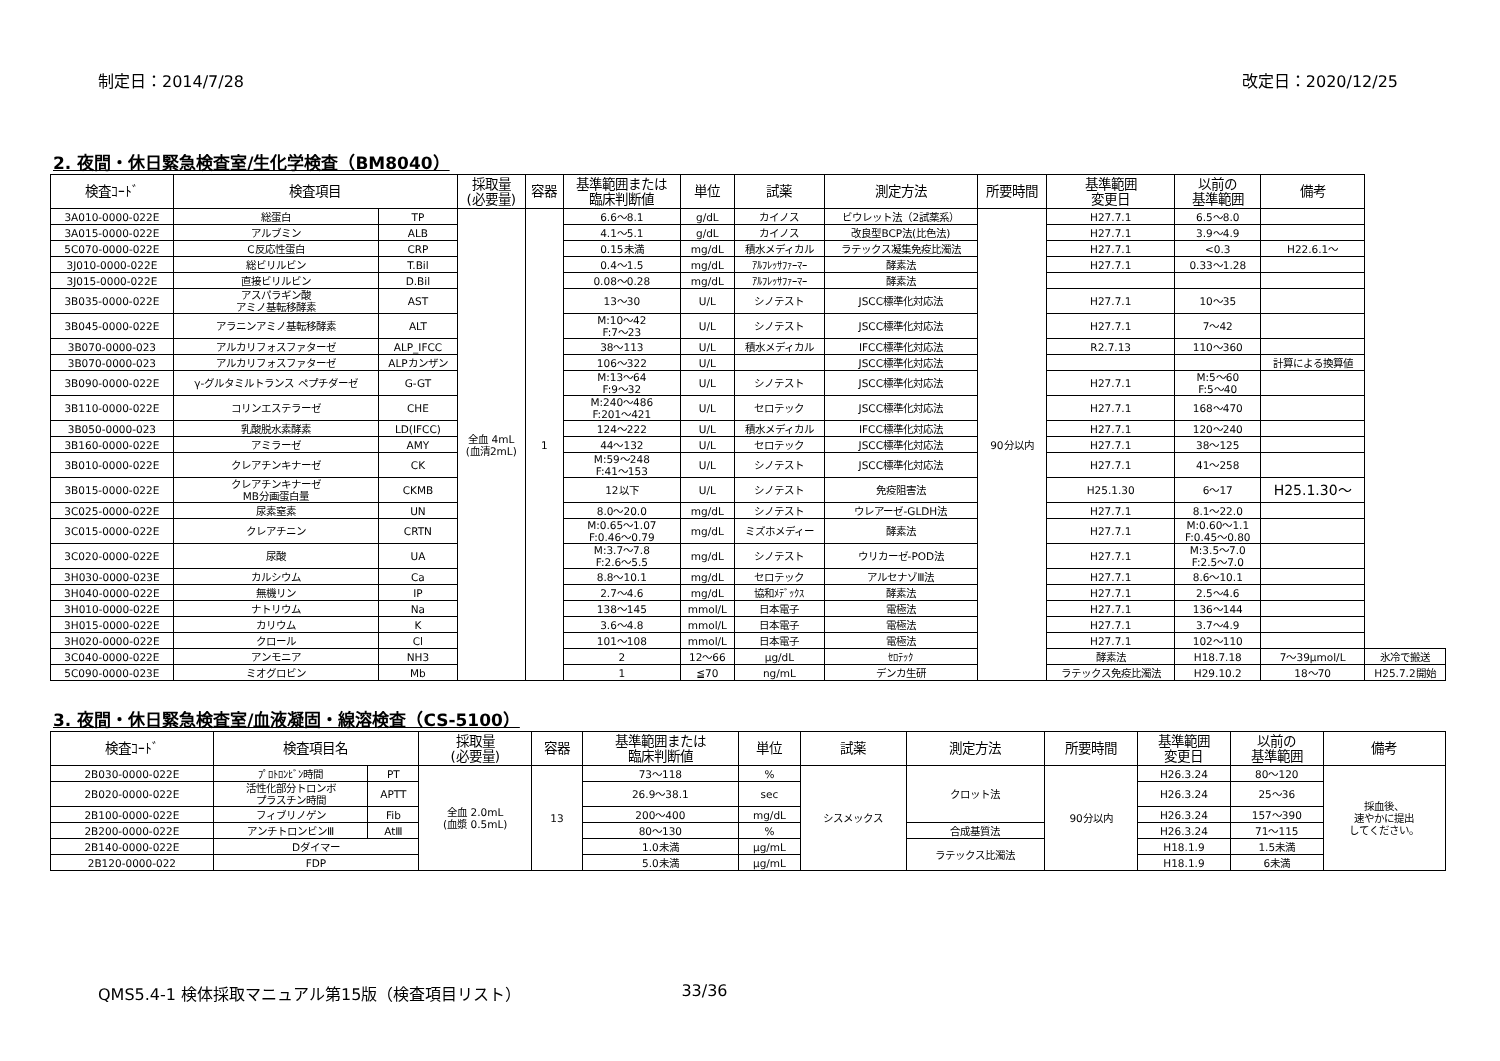制定日：2014/7/28 改定日：2020/12/25
2. 夜間・休日緊急検査室/生化学検査（BM8040）
| 検査ｺｰﾄﾞ | 検査項目 | | 採取量 (必要量) | 容器 | 基準範囲または 臨床判断値 | 単位 | 試薬 | 測定方法 | 所要時間 | 基準範囲 変更日 | 以前の 基準範囲 | 備考 | |
| --- | --- | --- | --- | --- | --- | --- | --- | --- | --- | --- | --- | --- | --- |
| 3A010-0000-022E | 総蛋白 | TP | 全血 4mL (血清2mL) | 1 | 6.6～8.1 | g/dL | カイノス | ビウレット法（2試薬系） | 90分以内 | H27.7.1 | 6.5～8.0 | | |
| 3A015-0000-022E | アルブミン | ALB | | | 4.1～5.1 | g/dL | カイノス | 改良型BCP法(比色法) | | H27.7.1 | 3.9～4.9 | | |
| 5C070-0000-022E | C反応性蛋白 | CRP | | | 0.15未満 | mg/dL | 積水メディカル | ラテックス凝集免疫比濁法 | | H27.7.1 | <0.3 | H22.6.1～ | |
| 3J010-0000-022E | 総ビリルビン | T.Bil | | | 0.4～1.5 | mg/dL | ｱﾙﾌﾚｯｻﾌｧｰﾏｰ | 酵素法 | | H27.7.1 | 0.33～1.28 | | |
| 3J015-0000-022E | 直接ビリルビン | D.Bil | | | 0.08～0.28 | mg/dL | ｱﾙﾌﾚｯｻﾌｧｰﾏｰ | 酵素法 | | | | | |
| 3B035-0000-022E | アスパラギン酸 アミノ基転移酵素 | AST | | | 13～30 | U/L | シノテスト | JSCC標準化対応法 | | H27.7.1 | 10～35 | | |
| 3B045-0000-022E | アラニンアミノ基転移酵素 | ALT | | | M:10～42 F:7～23 | U/L | シノテスト | JSCC標準化対応法 | | H27.7.1 | 7～42 | | |
| 3B070-0000-023 | アルカリフォスファターゼ | ALP_IFCC | | | 38～113 | U/L | 積水メディカル | IFCC標準化対応法 | | R2.7.13 | 110～360 | | |
| 3B070-0000-023 | アルカリフォスファターゼ | ALPカンザン | | | 106～322 | U/L | | JSCC標準化対応法 | | | | 計算による換算値 | |
| 3B090-0000-022E | γ-グルタミルトランス ペプチダーゼ | G-GT | | | M:13～64 F:9～32 | U/L | シノテスト | JSCC標準化対応法 | | H27.7.1 | M:5～60 F:5～40 | | |
| 3B110-0000-022E | コリンエステラーゼ | CHE | | | M:240～486 F:201～421 | U/L | セロテック | JSCC標準化対応法 | | H27.7.1 | 168～470 | | |
| 3B050-0000-023 | 乳酸脱水素酵素 | LD(IFCC) | | | 124～222 | U/L | 積水メディカル | IFCC標準化対応法 | | H27.7.1 | 120～240 | | |
| 3B160-0000-022E | アミラーゼ | AMY | | | 44～132 | U/L | セロテック | JSCC標準化対応法 | | H27.7.1 | 38～125 | | |
| 3B010-0000-022E | クレアチンキナーゼ | CK | | | M:59～248 F:41～153 | U/L | シノテスト | JSCC標準化対応法 | | H27.7.1 | 41～258 | | |
| 3B015-0000-022E | クレアチンキナーゼ MB分画蛋白量 | CKMB | | | 12以下 | U/L | シノテスト | 免疫阻害法 | | H25.1.30 | 6～17 | H25.1.30～ | |
| 3C025-0000-022E | 尿素窒素 | UN | | | 8.0～20.0 | mg/dL | シノテスト | ウレアーゼ-GLDH法 | | H27.7.1 | 8.1～22.0 | | |
| 3C015-0000-022E | クレアチニン | CRTN | | | M:0.65～1.07 F:0.46～0.79 | mg/dL | ミズホメディー | 酵素法 | | H27.7.1 | M:0.60～1.1 F:0.45～0.80 | | |
| 3C020-0000-022E | 尿酸 | UA | | | M:3.7～7.8 F:2.6～5.5 | mg/dL | シノテスト | ウリカーゼ-POD法 | | H27.7.1 | M:3.5～7.0 F:2.5～7.0 | | |
| 3H030-0000-023E | カルシウム | Ca | | | 8.8～10.1 | mg/dL | セロテック | アルセナゾⅢ法 | | H27.7.1 | 8.6～10.1 | | |
| 3H040-0000-022E | 無機リン | IP | | | 2.7～4.6 | mg/dL | 協和ﾒﾃﾞｯｸｽ | 酵素法 | | H27.7.1 | 2.5～4.6 | | |
| 3H010-0000-022E | ナトリウム | Na | | | 138～145 | mmol/L | 日本電子 | 電極法 | | H27.7.1 | 136～144 | | |
| 3H015-0000-022E | カリウム | K | | | 3.6～4.8 | mmol/L | 日本電子 | 電極法 | | H27.7.1 | 3.7～4.9 | | |
| 3H020-0000-022E | クロール | Cl | | | 101～108 | mmol/L | 日本電子 | 電極法 | | H27.7.1 | 102～110 | | |
| 3C040-0000-022E | アンモニア | NH3 | | | 2 | 12～66 | μg/dL | ｾﾛﾃｯｸ | | 酵素法 | H18.7.18 | 7～39μmol/L | 氷冷で搬送 |
| 5C090-0000-023E | ミオグロビン | Mb | | | 1 | ≦70 | ng/mL | デンカ生研 | | ラテックス免疫比濁法 | H29.10.2 | 18～70 | H25.7.2開始 |
3. 夜間・休日緊急検査室/血液凝固・線溶検査（CS-5100）
| 検査ｺｰﾄﾞ | 検査項目名 | | 採取量 (必要量) | 容器 | 基準範囲または 臨床判断値 | 単位 | 試薬 | 測定方法 | 所要時間 | 基準範囲 変更日 | 以前の 基準範囲 | 備考 |
| --- | --- | --- | --- | --- | --- | --- | --- | --- | --- | --- | --- | --- |
| 2B030-0000-022E | ﾌﾟﾛﾄﾛﾝﾋﾞﾝ時間 | PT | 全血 2.0mL (血漿 0.5mL) | 13 | 73～118 | % | シスメックス | クロット法 | 90分以内 | H26.3.24 | 80～120 | 採血後、 速やかに提出 してください。 |
| 2B020-0000-022E | 活性化部分トロンボ プラスチン時間 | APTT | | | 26.9～38.1 | sec | | | | H26.3.24 | 25～36 | |
| 2B100-0000-022E | フィブリノゲン | Fib | | | 200～400 | mg/dL | | | | H26.3.24 | 157～390 | |
| 2B200-0000-022E | アンチトロンビンⅢ | AtⅢ | | | 80～130 | % | | 合成基質法 | | H26.3.24 | 71～115 | |
| 2B140-0000-022E | Dダイマー | | | | 1.0未満 | μg/mL | | ラテックス比濁法 | | H18.1.9 | 1.5未満 | |
| 2B120-0000-022 | FDP | | | | 5.0未満 | μg/mL | | | | H18.1.9 | 6未満 | |
QMS5.4-1 検体採取マニュアル第15版（検査項目リスト） 33/36